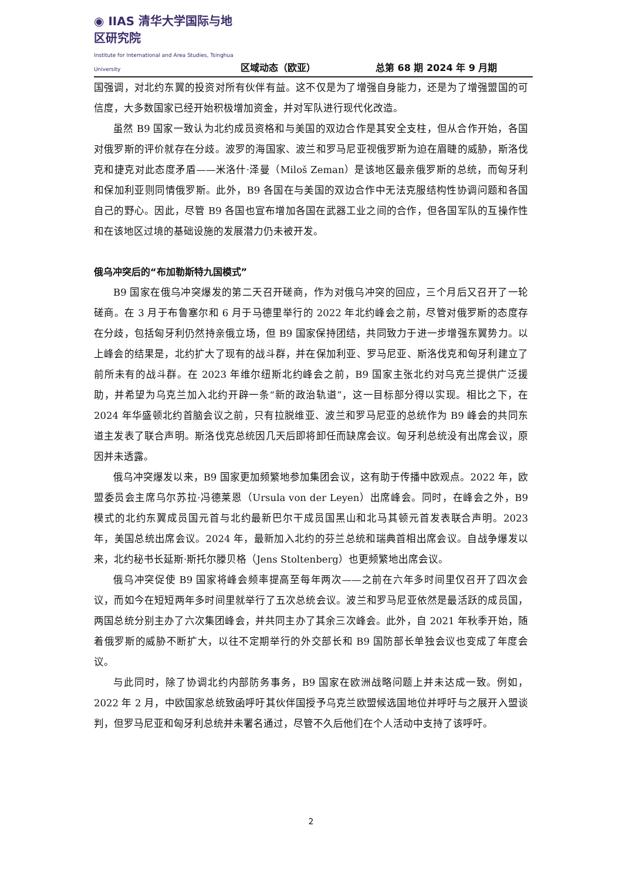◉ IIAS 清华大学国际与地区研究院
Institute for International and Area Studies, Tsinghua University
区域动态（欧亚）
总第 68 期 2024 年 9 月期
国强调，对北约东翼的投资对所有伙伴有益。这不仅是为了增强自身能力，还是为了增强盟国的可信度，大多数国家已经开始积极增加资金，并对军队进行现代化改造。
虽然 B9 国家一致认为北约成员资格和与美国的双边合作是其安全支柱，但从合作开始，各国对俄罗斯的评价就存在分歧。波罗的海国家、波兰和罗马尼亚视俄罗斯为迫在眉睫的威胁，斯洛伐克和捷克对此态度矛盾——米洛什·泽曼（Miloš Zeman）是该地区最亲俄罗斯的总统，而匈牙利和保加利亚则同情俄罗斯。此外，B9 各国在与美国的双边合作中无法克服结构性协调问题和各国自己的野心。因此，尽管 B9 各国也宣布增加各国在武器工业之间的合作，但各国军队的互操作性和在该地区过境的基础设施的发展潜力仍未被开发。
俄乌冲突后的“布加勒斯特九国模式”
B9 国家在俄乌冲突爆发的第二天召开磋商，作为对俄乌冲突的回应，三个月后又召开了一轮磋商。在 3 月于布鲁塞尔和 6 月于马德里举行的 2022 年北约峰会之前，尽管对俄罗斯的态度存在分歧，包括匈牙利仍然持亲俄立场，但 B9 国家保持团结，共同致力于进一步增强东翼势力。以上峰会的结果是，北约扩大了现有的战斗群，并在保加利亚、罗马尼亚、斯洛伐克和匈牙利建立了前所未有的战斗群。在 2023 年维尔纽斯北约峰会之前，B9 国家主张北约对乌克兰提供广泛援助，并希望为乌克兰加入北约开辟一条“新的政治轨道”，这一目标部分得以实现。相比之下，在 2024 年华盛顿北约首脑会议之前，只有拉脱维亚、波兰和罗马尼亚的总统作为 B9 峰会的共同东道主发表了联合声明。斯洛伐克总统因几天后即将卸任而缺席会议。匈牙利总统没有出席会议，原因并未透露。
俄乌冲突爆发以来，B9 国家更加频繁地参加集团会议，这有助于传播中欧观点。2022 年，欧盟委员会主席乌尔苏拉·冯德莱恩（Ursula von der Leyen）出席峰会。同时，在峰会之外，B9 模式的北约东翼成员国元首与北约最新巴尔干成员国黑山和北马其顿元首发表联合声明。2023 年，美国总统出席会议。2024 年，最新加入北约的芬兰总统和瑞典首相出席会议。自战争爆发以来，北约秘书长延斯·斯托尔滕贝格（Jens Stoltenberg）也更频繁地出席会议。
俄乌冲突促使 B9 国家将峰会频率提高至每年两次——之前在六年多时间里仅召开了四次会议，而如今在短短两年多时间里就举行了五次总统会议。波兰和罗马尼亚依然是最活跃的成员国，两国总统分别主办了六次集团峰会，并共同主办了其余三次峰会。此外，自 2021 年秋季开始，随着俄罗斯的威胁不断扩大，以往不定期举行的外交部长和 B9 国防部长单独会议也变成了年度会议。
与此同时，除了协调北约内部防务事务，B9 国家在欧洲战略问题上并未达成一致。例如，2022 年 2 月，中欧国家总统致函呼吁其伙伴国授予乌克兰欧盟候选国地位并呼吁与之展开入盟谈判，但罗马尼亚和匈牙利总统并未署名通过，尽管不久后他们在个人活动中支持了该呼吁。
2